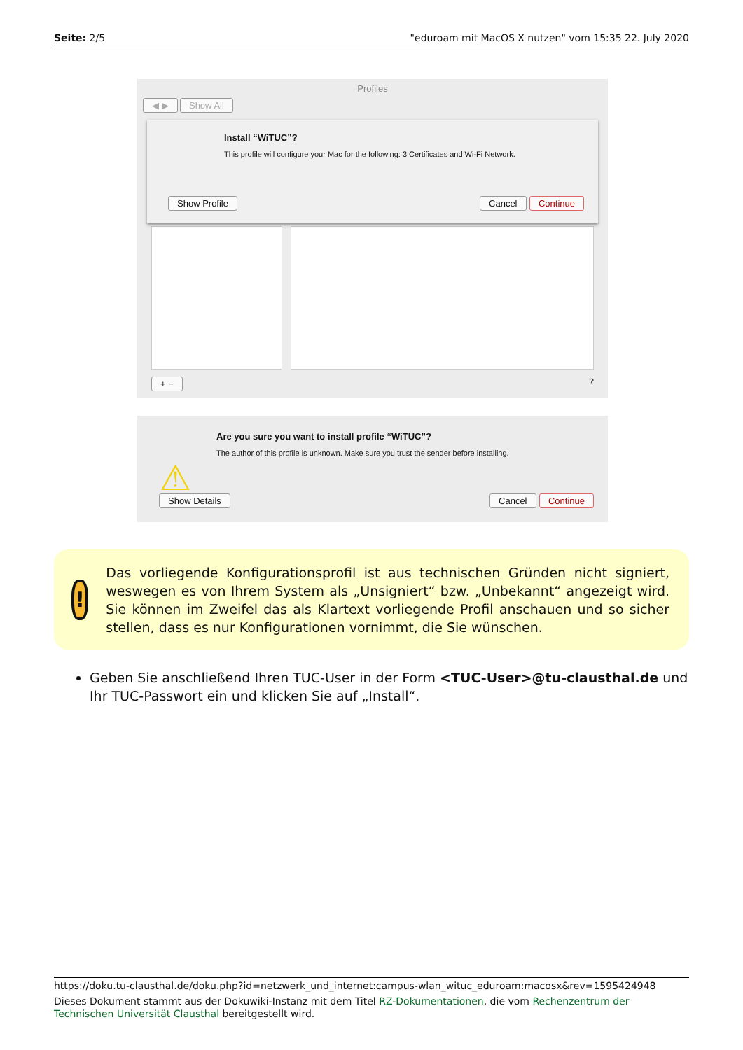Seite: 2/5 "eduroam mit MacOS X nutzen" vom 15:35 22. July 2020
Profiles
◀ ▶ Show All
Install “WiTUC”?
This profile will configure your Mac for the following: 3 Certificates and Wi-Fi Network.
Show Profile Cancel Continue
+ −?
Are you sure you want to install profile “WiTUC”?
The author of this profile is unknown. Make sure you trust the sender before installing.
⚠
Show Details Cancel Continue
!
Das vorliegende Konfigurationsprofil ist aus technischen Gründen nicht signiert, weswegen es von Ihrem System als „Unsigniert“ bzw. „Unbekannt“ angezeigt wird. Sie können im Zweifel das als Klartext vorliegende Profil anschauen und so sicher stellen, dass es nur Konfigurationen vornimmt, die Sie wünschen.
Geben Sie anschließend Ihren TUC-User in der Form <TUC-User>@tu-clausthal.de und Ihr TUC-Passwort ein und klicken Sie auf „Install“.
https://doku.tu-clausthal.de/doku.php?id=netzwerk_und_internet:campus-wlan_wituc_eduroam:macosx&rev=1595424948
Dieses Dokument stammt aus der Dokuwiki-Instanz mit dem Titel RZ-Dokumentationen, die vom Rechenzentrum der Technischen Universität Clausthal bereitgestellt wird.